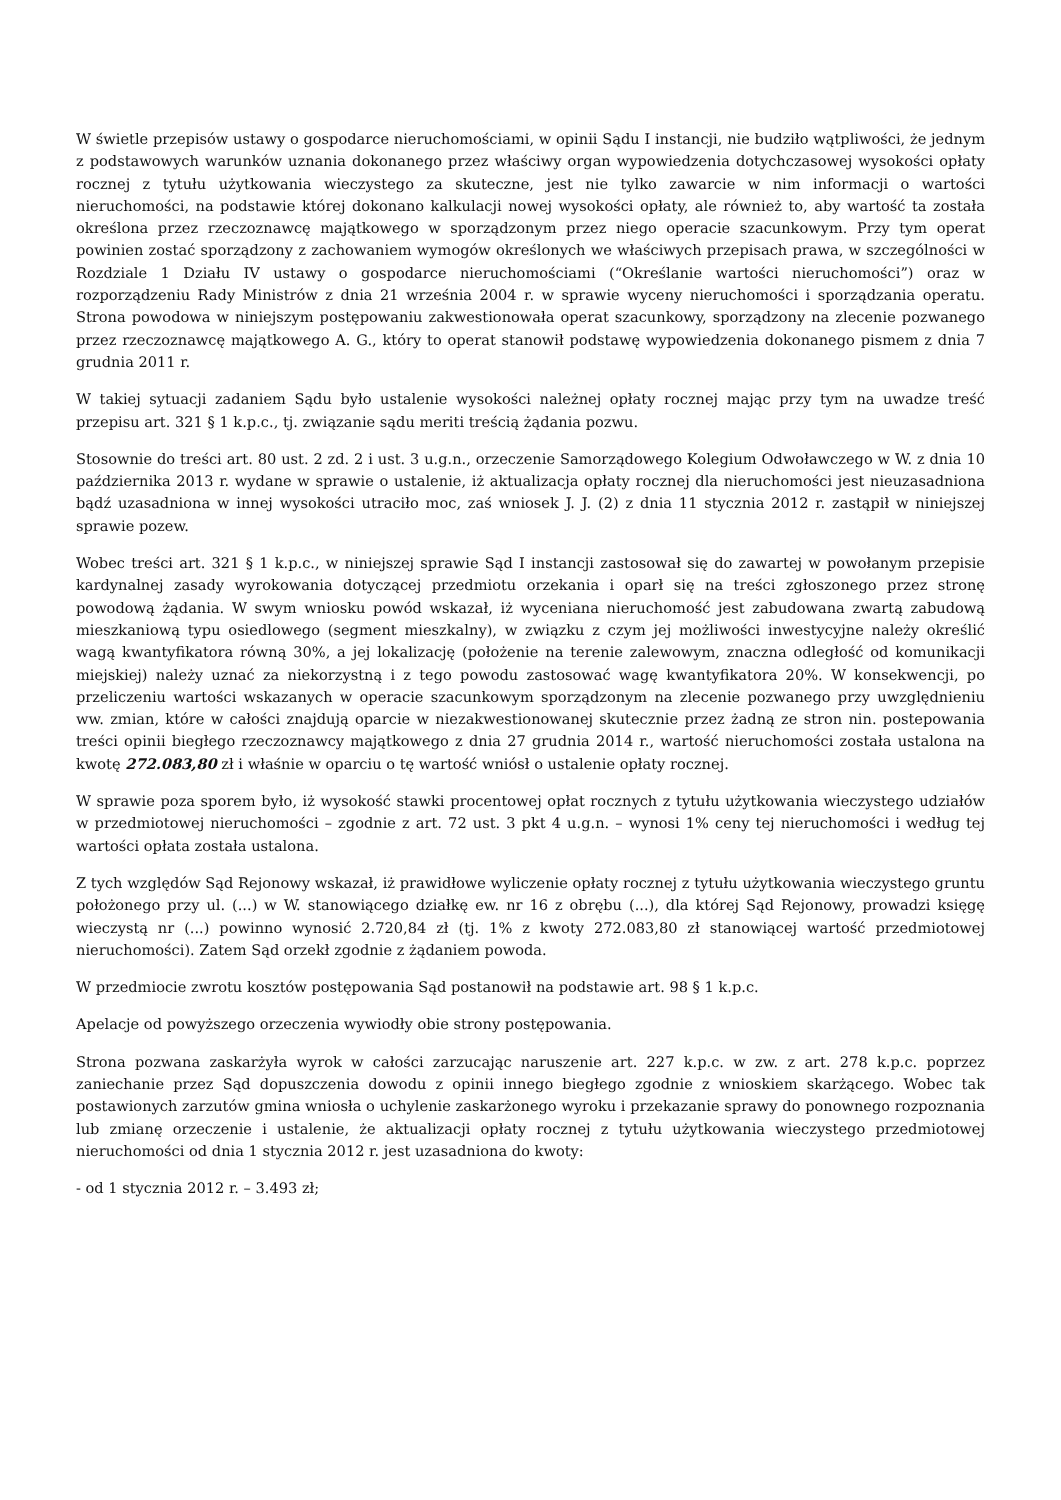W świetle przepisów ustawy o gospodarce nieruchomościami, w opinii Sądu I instancji, nie budziło wątpliwości, że jednym z podstawowych warunków uznania dokonanego przez właściwy organ wypowiedzenia dotychczasowej wysokości opłaty rocznej z tytułu użytkowania wieczystego za skuteczne, jest nie tylko zawarcie w nim informacji o wartości nieruchomości, na podstawie której dokonano kalkulacji nowej wysokości opłaty, ale również to, aby wartość ta została określona przez rzeczoznawcę majątkowego w sporządzonym przez niego operacie szacunkowym. Przy tym operat powinien zostać sporządzony z zachowaniem wymogów określonych we właściwych przepisach prawa, w szczególności w Rozdziale 1 Działu IV ustawy o gospodarce nieruchomościami (“Określanie wartości nieruchomości”) oraz w rozporządzeniu Rady Ministrów z dnia 21 września 2004 r. w sprawie wyceny nieruchomości i sporządzania operatu. Strona powodowa w niniejszym postępowaniu zakwestionowała operat szacunkowy, sporządzony na zlecenie pozwanego przez rzeczoznawcę majątkowego A. G., który to operat stanowił podstawę wypowiedzenia dokonanego pismem z dnia 7 grudnia 2011 r.
W takiej sytuacji zadaniem Sądu było ustalenie wysokości należnej opłaty rocznej mając przy tym na uwadze treść przepisu art. 321 § 1 k.p.c., tj. związanie sądu meriti treścią żądania pozwu.
Stosownie do treści art. 80 ust. 2 zd. 2 i ust. 3 u.g.n., orzeczenie Samorządowego Kolegium Odwoławczego w W. z dnia 10 października 2013 r. wydane w sprawie o ustalenie, iż aktualizacja opłaty rocznej dla nieruchomości jest nieuzasadniona bądź uzasadniona w innej wysokości utraciło moc, zaś wniosek J. J. (2) z dnia 11 stycznia 2012 r. zastąpił w niniejszej sprawie pozew.
Wobec treści art. 321 § 1 k.p.c., w niniejszej sprawie Sąd I instancji zastosował się do zawartej w powołanym przepisie kardynalnej zasady wyrokowania dotyczącej przedmiotu orzekania i oparł się na treści zgłoszonego przez stronę powodową żądania. W swym wniosku powód wskazał, iż wyceniana nieruchomość jest zabudowana zwartą zabudową mieszkaniową typu osiedlowego (segment mieszkalny), w związku z czym jej możliwości inwestycyjne należy określić wagą kwantyfikatora równą 30%, a jej lokalizację (położenie na terenie zalewowym, znaczna odległość od komunikacji miejskiej) należy uznać za niekorzystną i z tego powodu zastosować wagę kwantyfikatora 20%. W konsekwencji, po przeliczeniu wartości wskazanych w operacie szacunkowym sporządzonym na zlecenie pozwanego przy uwzględnieniu ww. zmian, które w całości znajdują oparcie w niezakwestionowanej skutecznie przez żadną ze stron nin. postepowania treści opinii biegłego rzeczoznawcy majątkowego z dnia 27 grudnia 2014 r., wartość nieruchomości została ustalona na kwotę 272.083,80 zł i właśnie w oparciu o tę wartość wniósł o ustalenie opłaty rocznej.
W sprawie poza sporem było, iż wysokość stawki procentowej opłat rocznych z tytułu użytkowania wieczystego udziałów w przedmiotowej nieruchomości – zgodnie z art. 72 ust. 3 pkt 4 u.g.n. – wynosi 1% ceny tej nieruchomości i według tej wartości opłata została ustalona.
Z tych względów Sąd Rejonowy wskazał, iż prawidłowe wyliczenie opłaty rocznej z tytułu użytkowania wieczystego gruntu położonego przy ul. (...) w W. stanowiącego działkę ew. nr 16 z obrębu (...), dla której Sąd Rejonowy, prowadzi księgę wieczystą nr (...) powinno wynosić 2.720,84 zł (tj. 1% z kwoty 272.083,80 zł stanowiącej wartość przedmiotowej nieruchomości). Zatem Sąd orzekł zgodnie z żądaniem powoda.
W przedmiocie zwrotu kosztów postępowania Sąd postanowił na podstawie art. 98 § 1 k.p.c.
Apelacje od powyższego orzeczenia wywiodły obie strony postępowania.
Strona pozwana zaskarżyła wyrok w całości zarzucając naruszenie art. 227 k.p.c. w zw. z art. 278 k.p.c. poprzez zaniechanie przez Sąd dopuszczenia dowodu z opinii innego biegłego zgodnie z wnioskiem skarżącego. Wobec tak postawionych zarzutów gmina wniosła o uchylenie zaskarżonego wyroku i przekazanie sprawy do ponownego rozpoznania lub zmianę orzeczenie i ustalenie, że aktualizacji opłaty rocznej z tytułu użytkowania wieczystego przedmiotowej nieruchomości od dnia 1 stycznia 2012 r. jest uzasadniona do kwoty:
- od 1 stycznia 2012 r. – 3.493 zł;